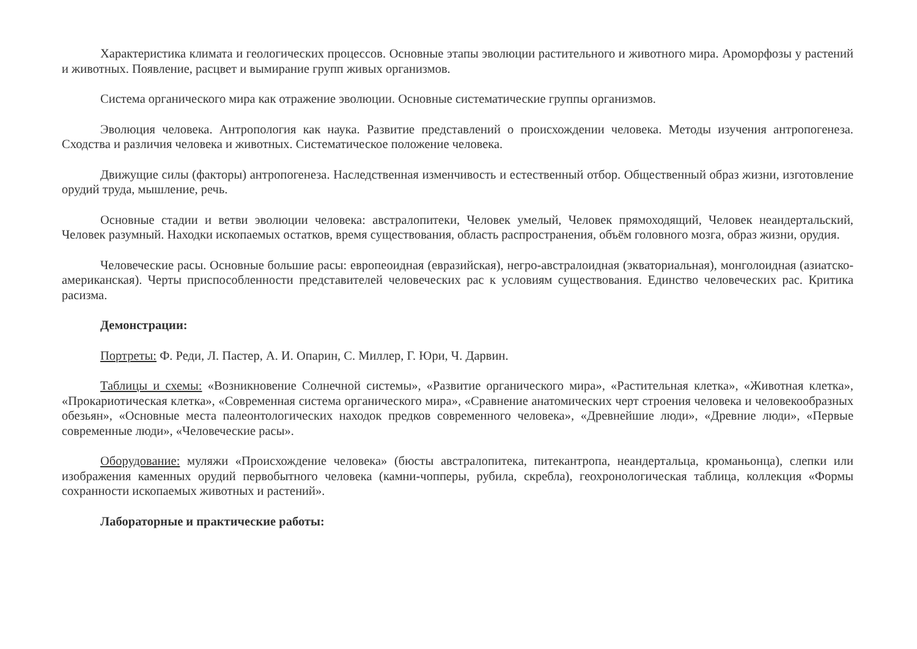Характеристика климата и геологических процессов. Основные этапы эволюции растительного и животного мира. Ароморфозы у растений и животных. Появление, расцвет и вымирание групп живых организмов.
Система органического мира как отражение эволюции. Основные систематические группы организмов.
Эволюция человека. Антропология как наука. Развитие представлений о происхождении человека. Методы изучения антропогенеза. Сходства и различия человека и животных. Систематическое положение человека.
Движущие силы (факторы) антропогенеза. Наследственная изменчивость и естественный отбор. Общественный образ жизни, изготовление орудий труда, мышление, речь.
Основные стадии и ветви эволюции человека: австралопитеки, Человек умелый, Человек прямоходящий, Человек неандертальский, Человек разумный. Находки ископаемых остатков, время существования, область распространения, объём головного мозга, образ жизни, орудия.
Человеческие расы. Основные большие расы: европеоидная (евразийская), негро-австралоидная (экваториальная), монголоидная (азиатско-американская). Черты приспособленности представителей человеческих рас к условиям существования. Единство человеческих рас. Критика расизма.
Демонстрации:
Портреты: Ф. Реди, Л. Пастер, А. И. Опарин, С. Миллер, Г. Юри, Ч. Дарвин.
Таблицы и схемы: «Возникновение Солнечной системы», «Развитие органического мира», «Растительная клетка», «Животная клетка», «Прокариотическая клетка», «Современная система органического мира», «Сравнение анатомических черт строения человека и человекообразных обезьян», «Основные места палеонтологических находок предков современного человека», «Древнейшие люди», «Древние люди», «Первые современные люди», «Человеческие расы».
Оборудование: муляжи «Происхождение человека» (бюсты австралопитека, питекантропа, неандертальца, кроманьонца), слепки или изображения каменных орудий первобытного человека (камни-чопперы, рубила, скребла), геохронологическая таблица, коллекция «Формы сохранности ископаемых животных и растений».
Лабораторные и практические работы: